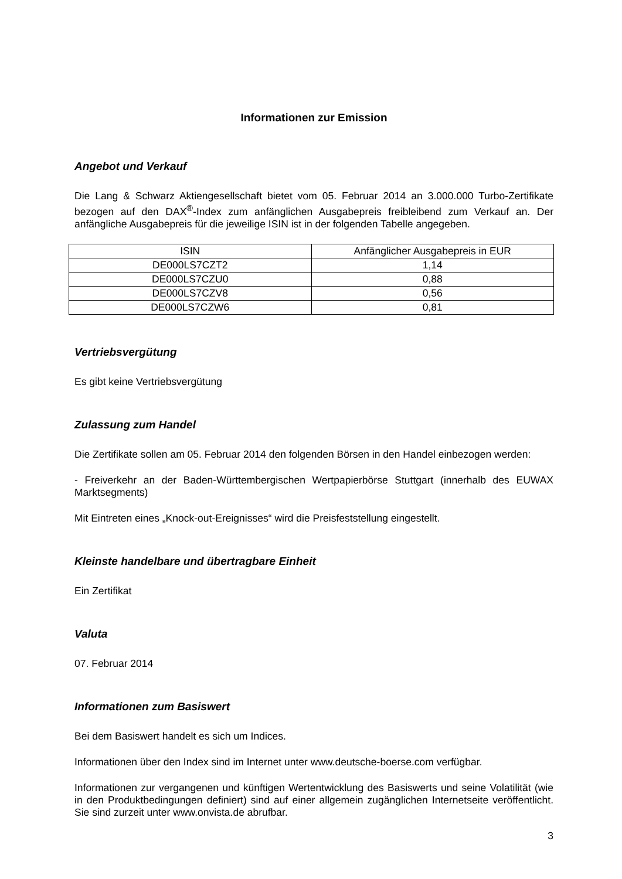Informationen zur Emission
Angebot und Verkauf
Die Lang & Schwarz Aktiengesellschaft bietet vom 05. Februar 2014 an 3.000.000 Turbo-Zertifikate bezogen auf den DAX<sup>®</sup>-Index zum anfänglichen Ausgabepreis freibleibend zum Verkauf an. Der anfängliche Ausgabepreis für die jeweilige ISIN ist in der folgenden Tabelle angegeben.
| ISIN | Anfänglicher Ausgabepreis in EUR |
| --- | --- |
| DE000LS7CZT2 | 1,14 |
| DE000LS7CZU0 | 0,88 |
| DE000LS7CZV8 | 0,56 |
| DE000LS7CZW6 | 0,81 |
Vertriebsvergütung
Es gibt keine Vertriebsvergütung
Zulassung zum Handel
Die Zertifikate sollen am 05. Februar 2014 den folgenden Börsen in den Handel einbezogen werden:
- Freiverkehr an der Baden-Württembergischen Wertpapierbörse Stuttgart (innerhalb des EUWAX Marktsegments)
Mit Eintreten eines „Knock-out-Ereignisses“ wird die Preisfeststellung eingestellt.
Kleinste handelbare und übertragbare Einheit
Ein Zertifikat
Valuta
07. Februar 2014
Informationen zum Basiswert
Bei dem Basiswert handelt es sich um Indices.
Informationen über den Index sind im Internet unter www.deutsche-boerse.com verfügbar.
Informationen zur vergangenen und künftigen Wertentwicklung des Basiswerts und seine Volatilität (wie in den Produktbedingungen definiert) sind auf einer allgemein zugänglichen Internetseite veröffentlicht. Sie sind zurzeit unter www.onvista.de abrufbar.
3